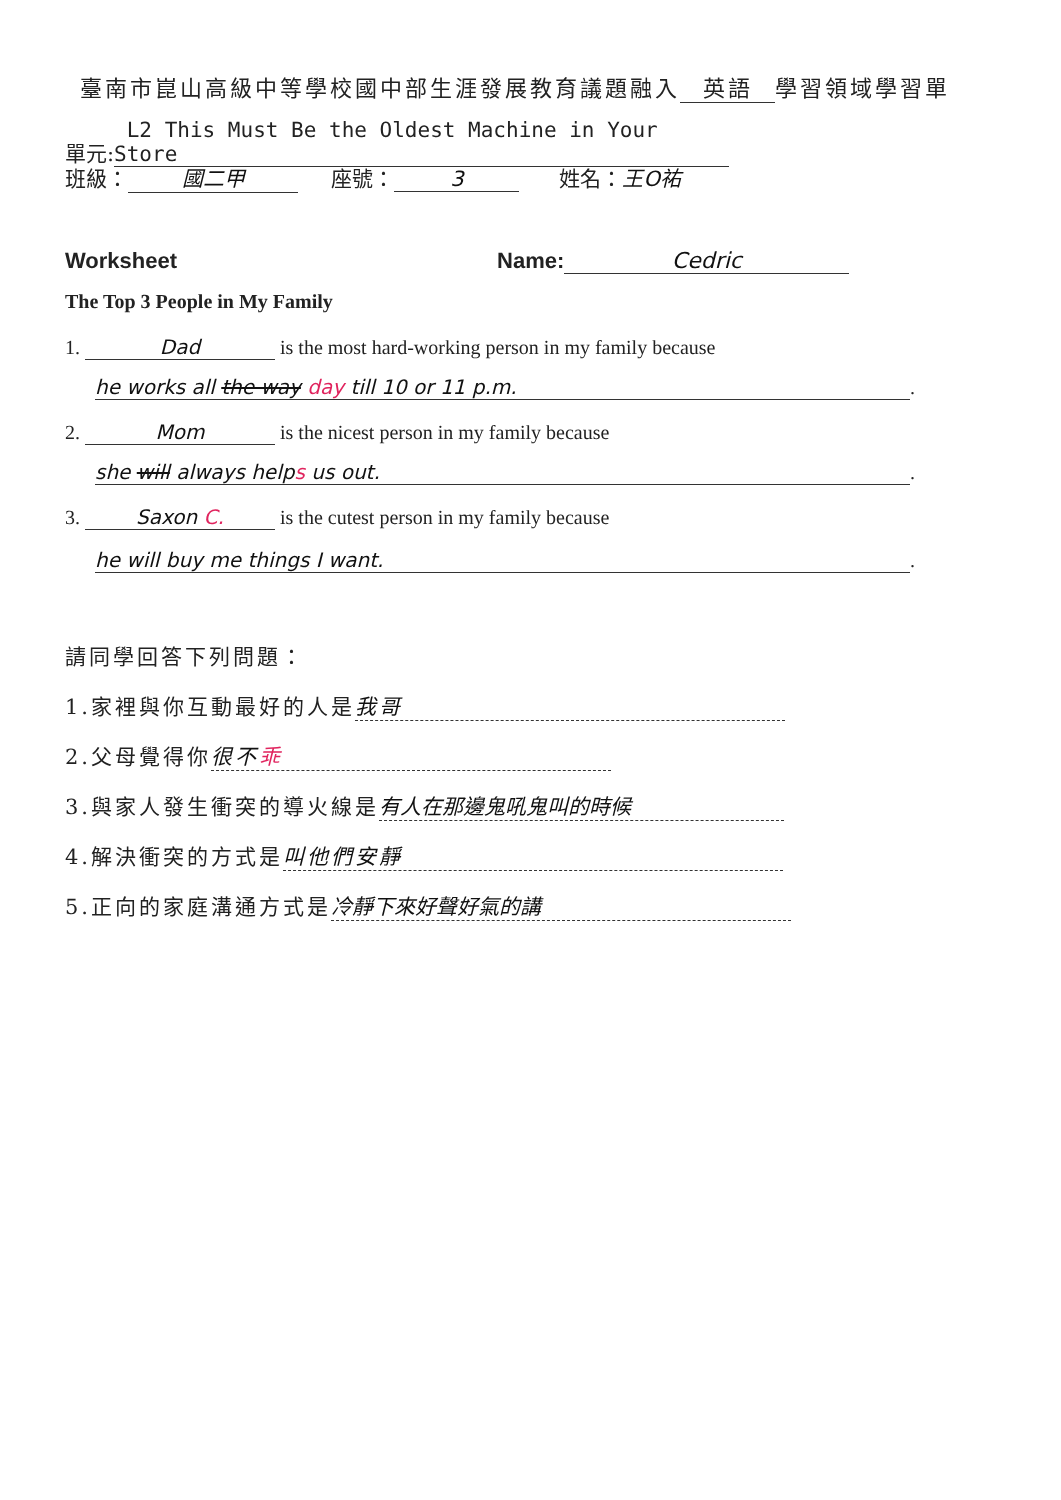臺南市崑山高級中等學校國中部生涯發展教育議題融入 英語 學習領域學習單
單元: L2 This Must Be the Oldest Machine in Your Store
班級： 國二甲 座號： 3 姓名：王O祐
Worksheet Name: Cedric
The Top 3 People in My Family
1. Dad is the most hard-working person in my family because
he works all the way day till 10 or 11 p.m..
2. Mom is the nicest person in my family because
she will always helps us out..
3. Saxon C. is the cutest person in my family because
he will buy me things I want..
請同學回答下列問題：
1.家裡與你互動最好的人是 我哥
2.父母覺得你 很不乖
3.與家人發生衝突的導火線是 有人在那邊鬼吼鬼叫的時候
4.解決衝突的方式是 叫他們安靜
5.正向的家庭溝通方式是 冷靜下來好聲好氣的講